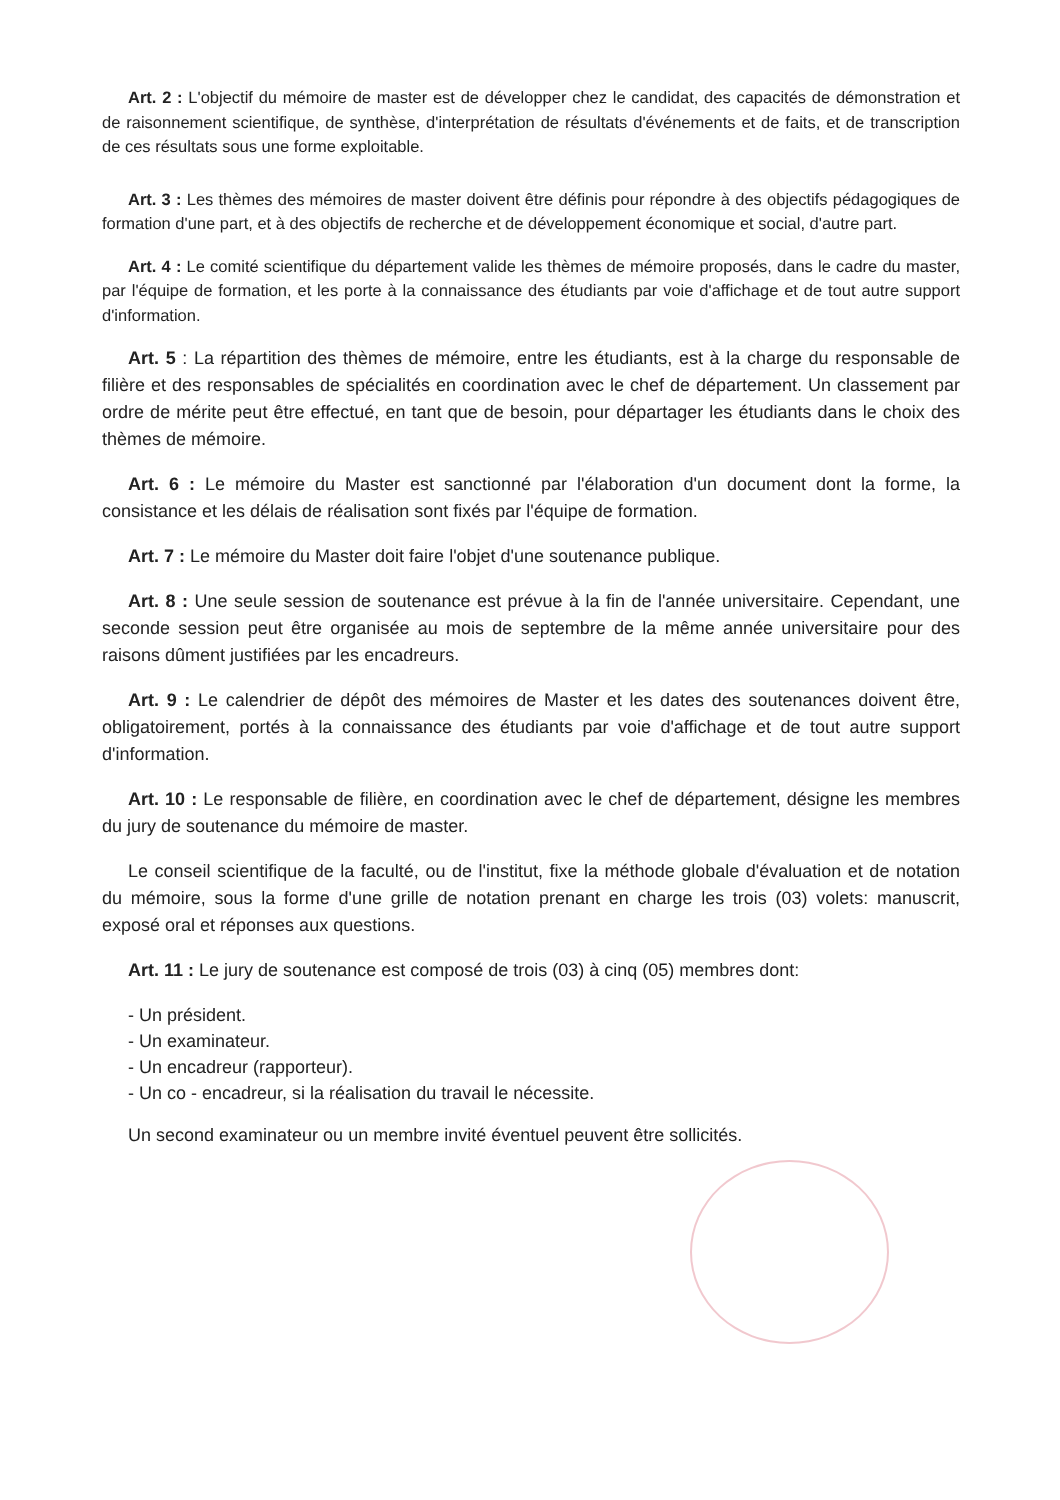Art. 2 : L'objectif du mémoire de master est de développer chez le candidat, des capacités de démonstration et de raisonnement scientifique, de synthèse, d'interprétation de résultats d'événements et de faits, et de transcription de ces résultats sous une forme exploitable.
Art. 3 : Les thèmes des mémoires de master doivent être définis pour répondre à des objectifs pédagogiques de formation d'une part, et à des objectifs de recherche et de développement économique et social, d'autre part.
Art. 4 : Le comité scientifique du département valide les thèmes de mémoire proposés, dans le cadre du master, par l'équipe de formation, et les porte à la connaissance des étudiants par voie d'affichage et de tout autre support d'information.
Art. 5 : La répartition des thèmes de mémoire, entre les étudiants, est à la charge du responsable de filière et des responsables de spécialités en coordination avec le chef de département. Un classement par ordre de mérite peut être effectué, en tant que de besoin, pour départager les étudiants dans le choix des thèmes de mémoire.
Art. 6 : Le mémoire du Master est sanctionné par l'élaboration d'un document dont la forme, la consistance et les délais de réalisation sont fixés par l'équipe de formation.
Art. 7 : Le mémoire du Master doit faire l'objet d'une soutenance publique.
Art. 8 : Une seule session de soutenance est prévue à la fin de l'année universitaire. Cependant, une seconde session peut être organisée au mois de septembre de la même année universitaire pour des raisons dûment justifiées par les encadreurs.
Art. 9 : Le calendrier de dépôt des mémoires de Master et les dates des soutenances doivent être, obligatoirement, portés à la connaissance des étudiants par voie d'affichage et de tout autre support d'information.
Art. 10 : Le responsable de filière, en coordination avec le chef de département, désigne les membres du jury de soutenance du mémoire de master.
Le conseil scientifique de la faculté, ou de l'institut, fixe la méthode globale d'évaluation et de notation du mémoire, sous la forme d'une grille de notation prenant en charge les trois (03) volets: manuscrit, exposé oral et réponses aux questions.
Art. 11 : Le jury de soutenance est composé de trois (03) à cinq (05) membres dont:
- Un président.
- Un examinateur.
- Un encadreur (rapporteur).
- Un co - encadreur, si la réalisation du travail le nécessite.
Un second examinateur ou un membre invité éventuel peuvent être sollicités.